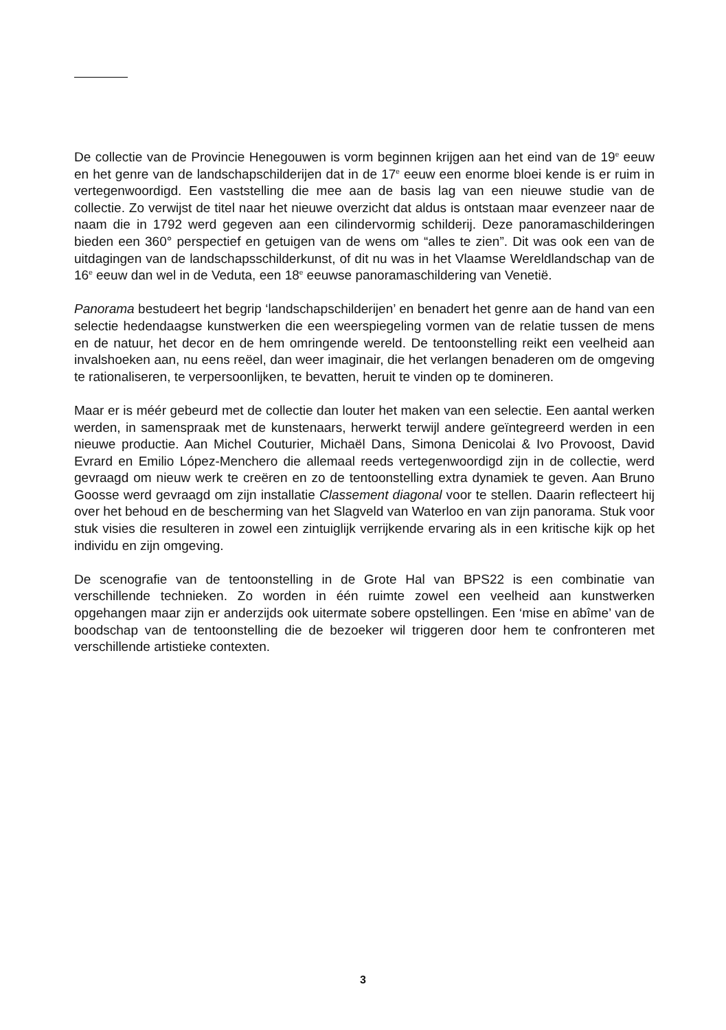De collectie van de Provincie Henegouwen is vorm beginnen krijgen aan het eind van de 19<sup>e</sup> eeuw en het genre van de landschapschilderijen dat in de 17<sup>e</sup> eeuw een enorme bloei kende is er ruim in vertegenwoordigd. Een vaststelling die mee aan de basis lag van een nieuwe studie van de collectie. Zo verwijst de titel naar het nieuwe overzicht dat aldus is ontstaan maar evenzeer naar de naam die in 1792 werd gegeven aan een cilindervormig schilderij. Deze panoramaschilderingen bieden een 360° perspectief en getuigen van de wens om “alles te zien”. Dit was ook een van de uitdagingen van de landschapsschilderkunst, of dit nu was in het Vlaamse Wereldlandschap van de 16<sup>e</sup> eeuw dan wel in de Veduta, een 18<sup>e</sup> eeuwse panoramaschildering van Venetië.
Panorama bestudeert het begrip ‘landschapschilderijen’ en benadert het genre aan de hand van een selectie hedendaagse kunstwerken die een weerspiegeling vormen van de relatie tussen de mens en de natuur, het decor en de hem omringende wereld. De tentoonstelling reikt een veelheid aan invalshoeken aan, nu eens reëel, dan weer imaginair, die het verlangen benaderen om de omgeving te rationaliseren, te verpersoonlijken, te bevatten, heruit te vinden op te domineren.
Maar er is méér gebeurd met de collectie dan louter het maken van een selectie. Een aantal werken werden, in samenspraak met de kunstenaars, herwerkt terwijl andere geïntegreerd werden in een nieuwe productie. Aan Michel Couturier, Michaël Dans, Simona Denicolai & Ivo Provoost, David Evrard en Emilio López-Menchero die allemaal reeds vertegenwoordigd zijn in de collectie, werd gevraagd om nieuw werk te creëren en zo de tentoonstelling extra dynamiek te geven. Aan Bruno Goosse werd gevraagd om zijn installatie Classement diagonal voor te stellen. Daarin reflecteert hij over het behoud en de bescherming van het Slagveld van Waterloo en van zijn panorama. Stuk voor stuk visies die resulteren in zowel een zintuiglijk verrijkende ervaring als in een kritische kijk op het individu en zijn omgeving.
De scenografie van de tentoonstelling in de Grote Hal van BPS22 is een combinatie van verschillende technieken. Zo worden in één ruimte zowel een veelheid aan kunstwerken opgehangen maar zijn er anderzijds ook uitermate sobere opstellingen. Een ‘mise en abîme’ van de boodschap van de tentoonstelling die de bezoeker wil triggeren door hem te confronteren met verschillende artistieke contexten.
3